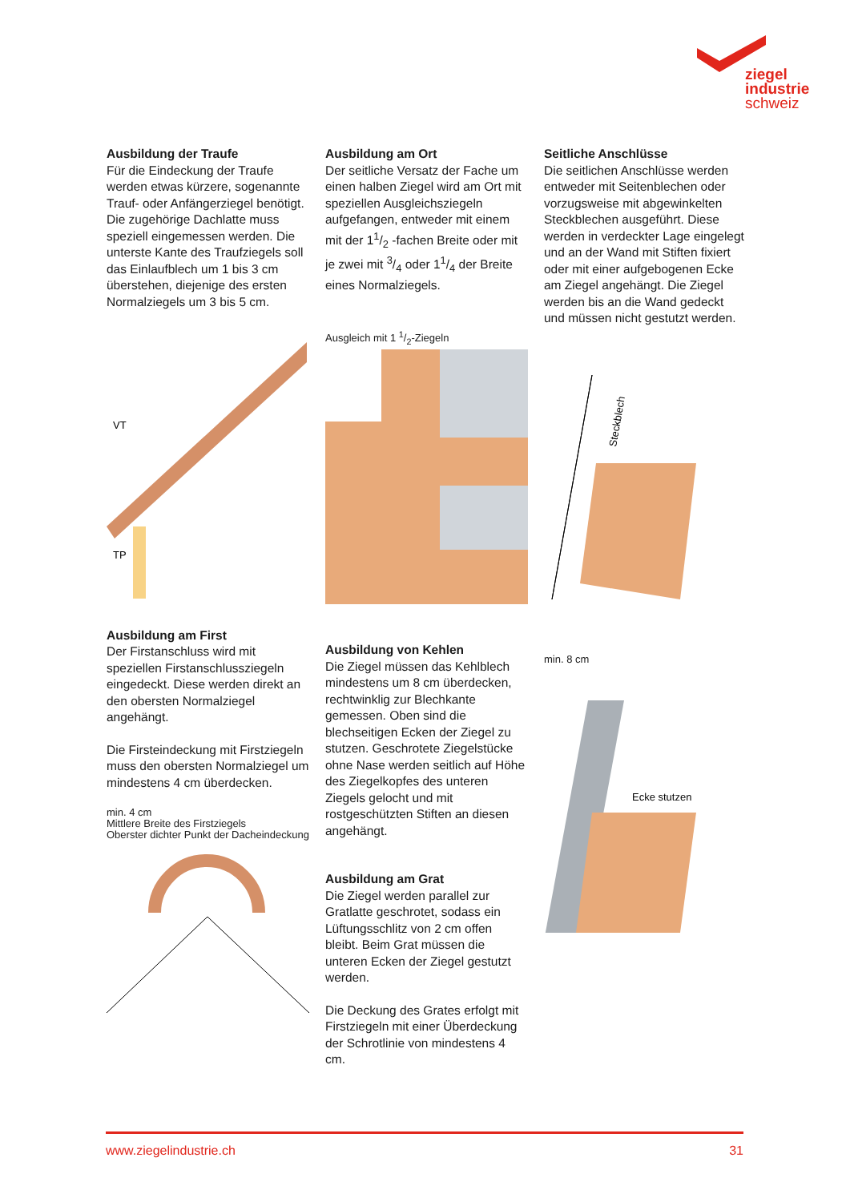ziegel
industrie
schweiz
Ausbildung der Traufe
Für die Eindeckung der Traufe werden etwas kürzere, sogenannte Trauf- oder Anfängerziegel benötigt. Die zugehörige Dachlatte muss speziell eingemessen werden. Die unterste Kante des Traufziegels soll das Einlaufblech um 1 bis 3 cm überstehen, diejenige des ersten Normalziegels um 3 bis 5 cm.
VT
TP
Ausbildung am First
Der Firstanschluss wird mit speziellen Firstanschlussziegeln eingedeckt. Diese werden direkt an den obersten Normalziegel angehängt.
Die Firsteindeckung mit Firstziegeln muss den obersten Normalziegel um mindestens 4 cm überdecken.
min. 4 cm
Mittlere Breite des Firstziegels
Oberster dichter Punkt der Dacheindeckung
Ausbildung am Ort
Der seitliche Versatz der Fache um einen halben Ziegel wird am Ort mit speziellen Ausgleichsziegeln aufgefangen, entweder mit einem mit der 11/2 -fachen Breite oder mit je zwei mit 3/4 oder 11/4 der Breite eines Normalziegels.
Ausgleich mit 1 1/2-Ziegeln
Ausbildung von Kehlen
Die Ziegel müssen das Kehlblech mindestens um 8 cm überdecken, rechtwinklig zur Blechkante gemessen. Oben sind die blechseitigen Ecken der Ziegel zu stutzen. Geschrotete Ziegelstücke ohne Nase werden seitlich auf Höhe des Ziegelkopfes des unteren Ziegels gelocht und mit rostgeschützten Stiften an diesen angehängt.
Ausbildung am Grat
Die Ziegel werden parallel zur Gratlatte geschrotet, sodass ein Lüftungsschlitz von 2 cm offen bleibt. Beim Grat müssen die unteren Ecken der Ziegel gestutzt werden.
Die Deckung des Grates erfolgt mit Firstziegeln mit einer Überdeckung der Schrotlinie von mindestens 4 cm.
Seitliche Anschlüsse
Die seitlichen Anschlüsse werden entweder mit Seitenblechen oder vorzugsweise mit abgewinkelten Steckblechen ausgeführt. Diese werden in verdeckter Lage eingelegt und an der Wand mit Stiften fixiert oder mit einer aufgebogenen Ecke am Ziegel angehängt. Die Ziegel werden bis an die Wand gedeckt und müssen nicht gestutzt werden.
Steckblech
min. 8 cm
Ecke stutzen
www.ziegelindustrie.ch 31